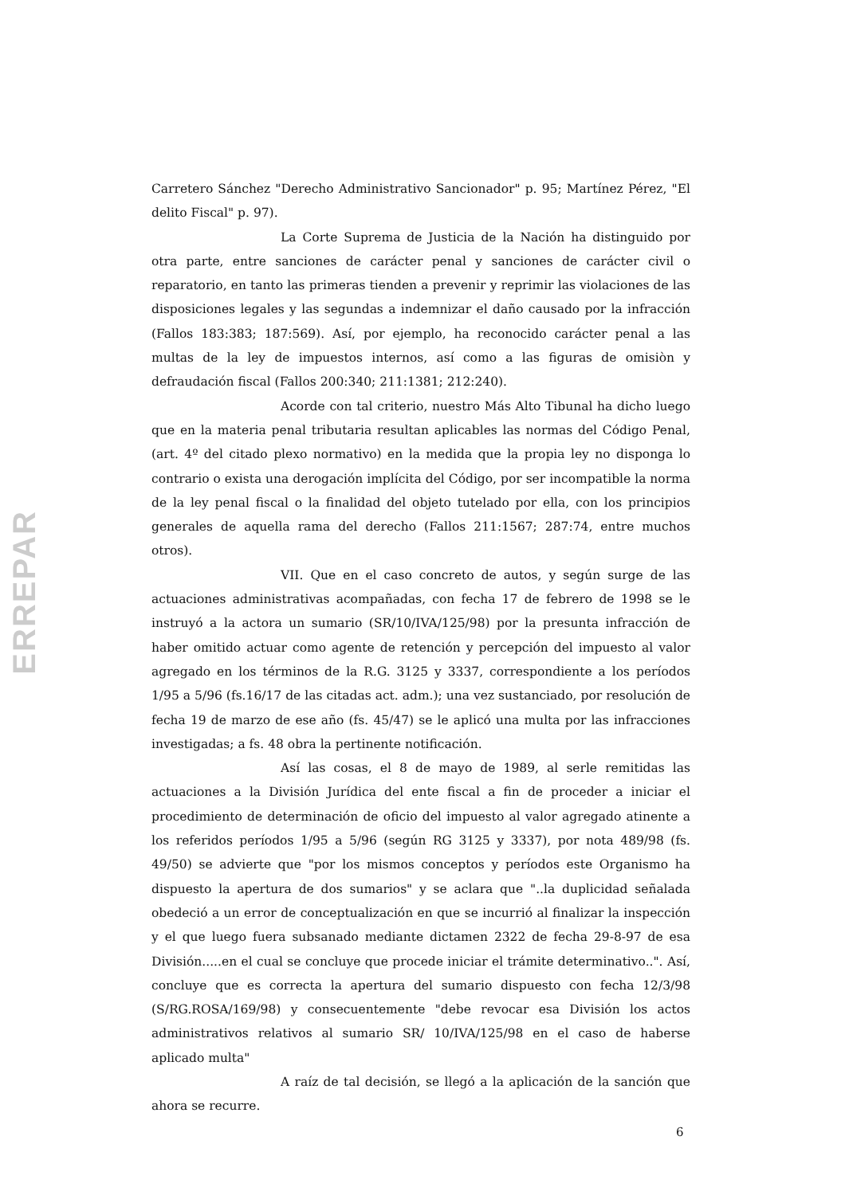ERREPAR
Carretero Sánchez "Derecho Administrativo Sancionador" p. 95; Martínez Pérez, "El delito Fiscal" p. 97).
La Corte Suprema de Justicia de la Nación ha distinguido por otra parte, entre sanciones de carácter penal y sanciones de carácter civil o reparatorio, en tanto las primeras tienden a prevenir y reprimir las violaciones de las disposiciones legales y las segundas a indemnizar el daño causado por la infracción (Fallos 183:383; 187:569). Así, por ejemplo, ha reconocido carácter penal a las multas de la ley de impuestos internos, así como a las figuras de omisiòn y defraudación fiscal (Fallos 200:340; 211:1381; 212:240).
Acorde con tal criterio, nuestro Más Alto Tibunal ha dicho luego que en la materia penal tributaria resultan aplicables las normas del Código Penal, (art. 4º del citado plexo normativo) en la medida que la propia ley no disponga lo contrario o exista una derogación implícita del Código, por ser incompatible la norma de la ley penal fiscal o la finalidad del objeto tutelado por ella, con los principios generales de aquella rama del derecho (Fallos 211:1567; 287:74, entre muchos otros).
VII. Que en el caso concreto de autos, y según surge de las actuaciones administrativas acompañadas, con fecha 17 de febrero de 1998 se le instruyó a la actora un sumario (SR/10/IVA/125/98) por la presunta infracción de haber omitido actuar como agente de retención y percepción del impuesto al valor agregado en los términos de la R.G. 3125 y 3337, correspondiente a los períodos 1/95 a 5/96 (fs.16/17 de las citadas act. adm.); una vez sustanciado, por resolución de fecha 19 de marzo de ese año (fs. 45/47) se le aplicó una multa por las infracciones investigadas; a fs. 48 obra la pertinente notificación.
Así las cosas, el 8 de mayo de 1989, al serle remitidas las actuaciones a la División Jurídica del ente fiscal a fin de proceder a iniciar el procedimiento de determinación de oficio del impuesto al valor agregado atinente a los referidos períodos 1/95 a 5/96 (según RG 3125 y 3337), por nota 489/98 (fs. 49/50) se advierte que "por los mismos conceptos y períodos este Organismo ha dispuesto la apertura de dos sumarios" y se aclara que "..la duplicidad señalada obedeció a un error de conceptualización en que se incurrió al finalizar la inspección y el que luego fuera subsanado mediante dictamen 2322 de fecha 29-8-97 de esa División.....en el cual se concluye que procede iniciar el trámite determinativo..". Así, concluye que es correcta la apertura del sumario dispuesto con fecha 12/3/98 (S/RG.ROSA/169/98) y consecuentemente "debe revocar esa División los actos administrativos relativos al sumario SR/ 10/IVA/125/98 en el caso de haberse aplicado multa"
A raíz de tal decisión, se llegó a la aplicación de la sanción que ahora se recurre.
6